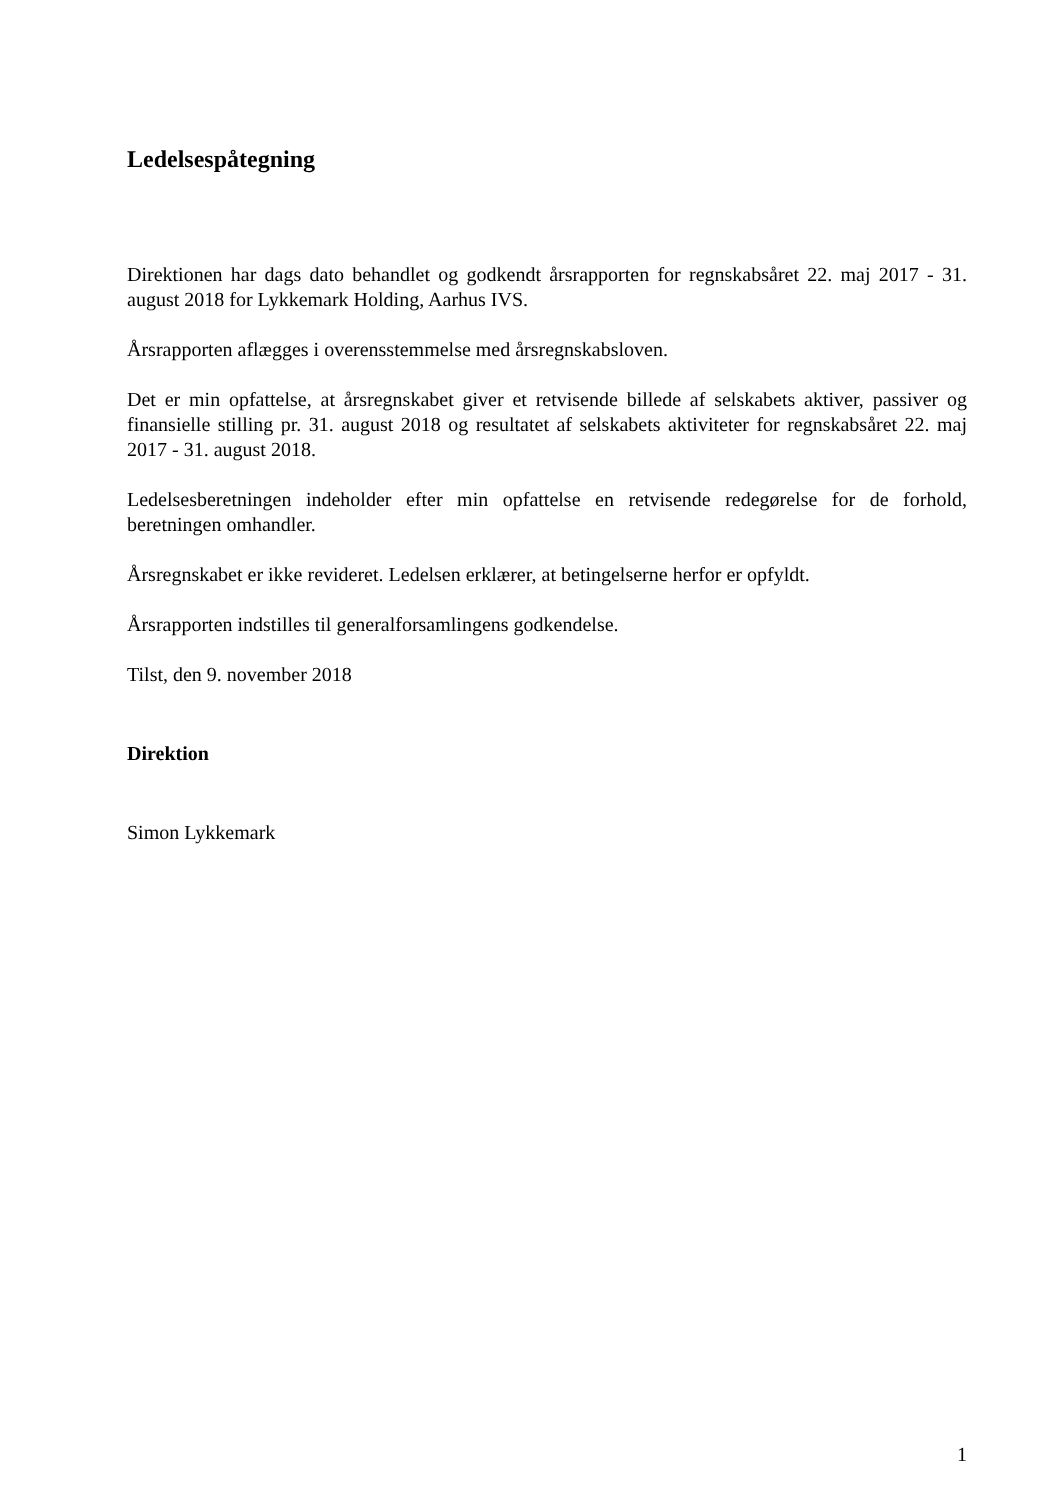Ledelsespåtegning
Direktionen har dags dato behandlet og godkendt årsrapporten for regnskabsåret 22. maj 2017 - 31. august 2018 for Lykkemark Holding, Aarhus IVS.
Årsrapporten aflægges i overensstemmelse med årsregnskabsloven.
Det er min opfattelse, at årsregnskabet giver et retvisende billede af selskabets aktiver, passiver og finansielle stilling pr. 31. august 2018 og resultatet af selskabets aktiviteter for regnskabsåret 22. maj 2017 - 31. august 2018.
Ledelsesberetningen indeholder efter min opfattelse en retvisende redegørelse for de forhold, beretningen omhandler.
Årsregnskabet er ikke revideret. Ledelsen erklærer, at betingelserne herfor er opfyldt.
Årsrapporten indstilles til generalforsamlingens godkendelse.
Tilst, den 9. november 2018
Direktion
Simon Lykkemark
1